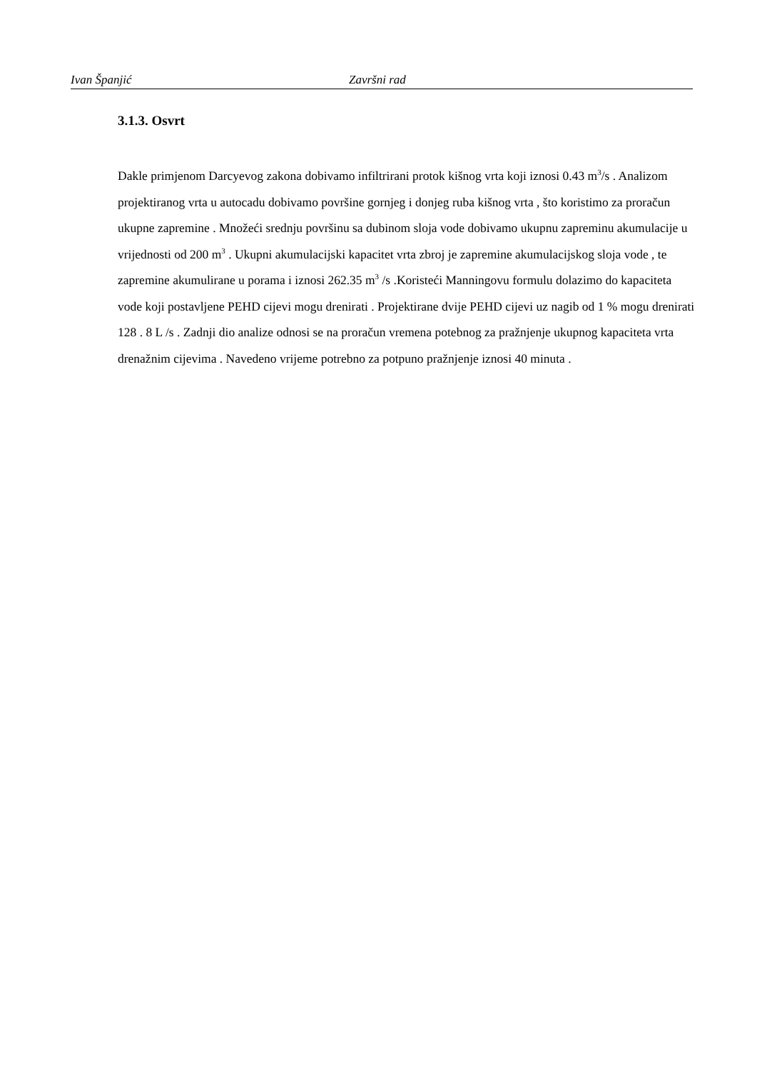Ivan Španjić Završni rad
3.1.3. Osvrt
Dakle primjenom Darcyevog zakona dobivamo infiltrirani protok kišnog vrta koji iznosi 0.43 m<sup>3</sup>/s . Analizom projektiranog vrta u autocadu dobivamo površine gornjeg i donjeg ruba kišnog vrta , što koristimo za proračun ukupne zapremine . Množeći srednju površinu sa dubinom sloja vode dobivamo ukupnu zapreminu akumulacije u vrijednosti od 200 m<sup>3</sup> . Ukupni akumulacijski kapacitet vrta zbroj je zapremine akumulacijskog sloja vode , te zapremine akumulirane u porama i iznosi 262.35 m<sup>3</sup> /s .Koristeći Manningovu formulu dolazimo do kapaciteta vode koji postavljene PEHD cijevi mogu drenirati . Projektirane dvije PEHD cijevi uz nagib od 1 % mogu drenirati 128 . 8 L /s . Zadnji dio analize odnosi se na proračun vremena potebnog za pražnjenje ukupnog kapaciteta vrta drenažnim cijevima . Navedeno vrijeme potrebno za potpuno pražnjenje iznosi 40 minuta .